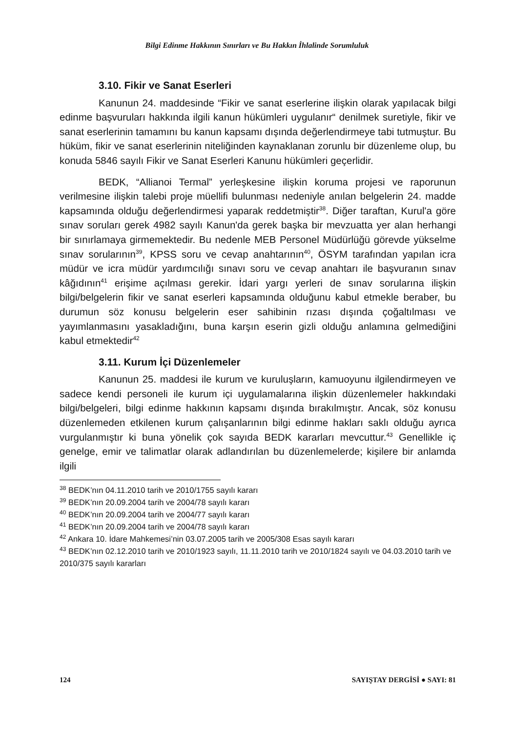Bilgi Edinme Hakkının Sınırları ve Bu Hakkın İhlalinde Sorumluluk
3.10. Fikir ve Sanat Eserleri
Kanunun 24. maddesinde “Fikir ve sanat eserlerine ilişkin olarak yapılacak bilgi edinme başvuruları hakkında ilgili kanun hükümleri uygulanır“ denilmek suretiyle, fikir ve sanat eserlerinin tamamını bu kanun kapsamı dışında değerlendirmeye tabi tutmuştur. Bu hüküm, fikir ve sanat eserlerinin niteliğinden kaynaklanan zorunlu bir düzenleme olup, bu konuda 5846 sayılı Fikir ve Sanat Eserleri Kanunu hükümleri geçerlidir.
BEDK, “Allianoi Termal” yerleşkesine ilişkin koruma projesi ve raporunun verilmesine ilişkin talebi proje müellifi bulunması nedeniyle anılan belgelerin 24. madde kapsamında olduğu değerlendirmesi yaparak reddetmiştir<sup>38</sup>. Diğer taraftan, Kurul'a göre sınav soruları gerek 4982 sayılı Kanun'da gerek başka bir mevzuatta yer alan herhangi bir sınırlamaya girmemektedir. Bu nedenle MEB Personel Müdürlüğü görevde yükselme sınav sorularının<sup>39</sup>, KPSS soru ve cevap anahtarının<sup>40</sup>, ÖSYM tarafından yapılan icra müdür ve icra müdür yardımcılığı sınavı soru ve cevap anahtarı ile başvuranın sınav kâğıdının<sup>41</sup> erişime açılması gerekir. İdari yargı yerleri de sınav sorularına ilişkin bilgi/belgelerin fikir ve sanat eserleri kapsamında olduğunu kabul etmekle beraber, bu durumun söz konusu belgelerin eser sahibinin rızası dışında çoğaltılması ve yayımlanmasını yasakladığını, buna karşın eserin gizli olduğu anlamına gelmediğini kabul etmektedir<sup>42</sup>
3.11. Kurum İçi Düzenlemeler
Kanunun 25. maddesi ile kurum ve kuruluşların, kamuoyunu ilgilendirmeyen ve sadece kendi personeli ile kurum içi uygulamalarına ilişkin düzenlemeler hakkındaki bilgi/belgeleri, bilgi edinme hakkının kapsamı dışında bırakılmıştır. Ancak, söz konusu düzenlemeden etkilenen kurum çalışanlarının bilgi edinme hakları saklı olduğu ayrıca vurgulanmıştır ki buna yönelik çok sayıda BEDK kararları mevcuttur.<sup>43</sup> Genellikle iç genelge, emir ve talimatlar olarak adlandırılan bu düzenlemelerde; kişilere bir anlamda ilgili
<sup>38</sup> BEDK’nın 04.11.2010 tarih ve 2010/1755 sayılı kararı
<sup>39</sup> BEDK’nın 20.09.2004 tarih ve 2004/78 sayılı kararı
<sup>40</sup> BEDK’nın 20.09.2004 tarih ve 2004/77 sayılı kararı
<sup>41</sup> BEDK’nın 20.09.2004 tarih ve 2004/78 sayılı kararı
<sup>42</sup> Ankara 10. İdare Mahkemesi’nin 03.07.2005 tarih ve 2005/308 Esas sayılı kararı
<sup>43</sup> BEDK’nın 02.12.2010 tarih ve 2010/1923 sayılı, 11.11.2010 tarih ve 2010/1824 sayılı ve 04.03.2010 tarih ve 2010/375 sayılı kararları
124 SAYIŞTAY DERGİSİ ● SAYI: 81